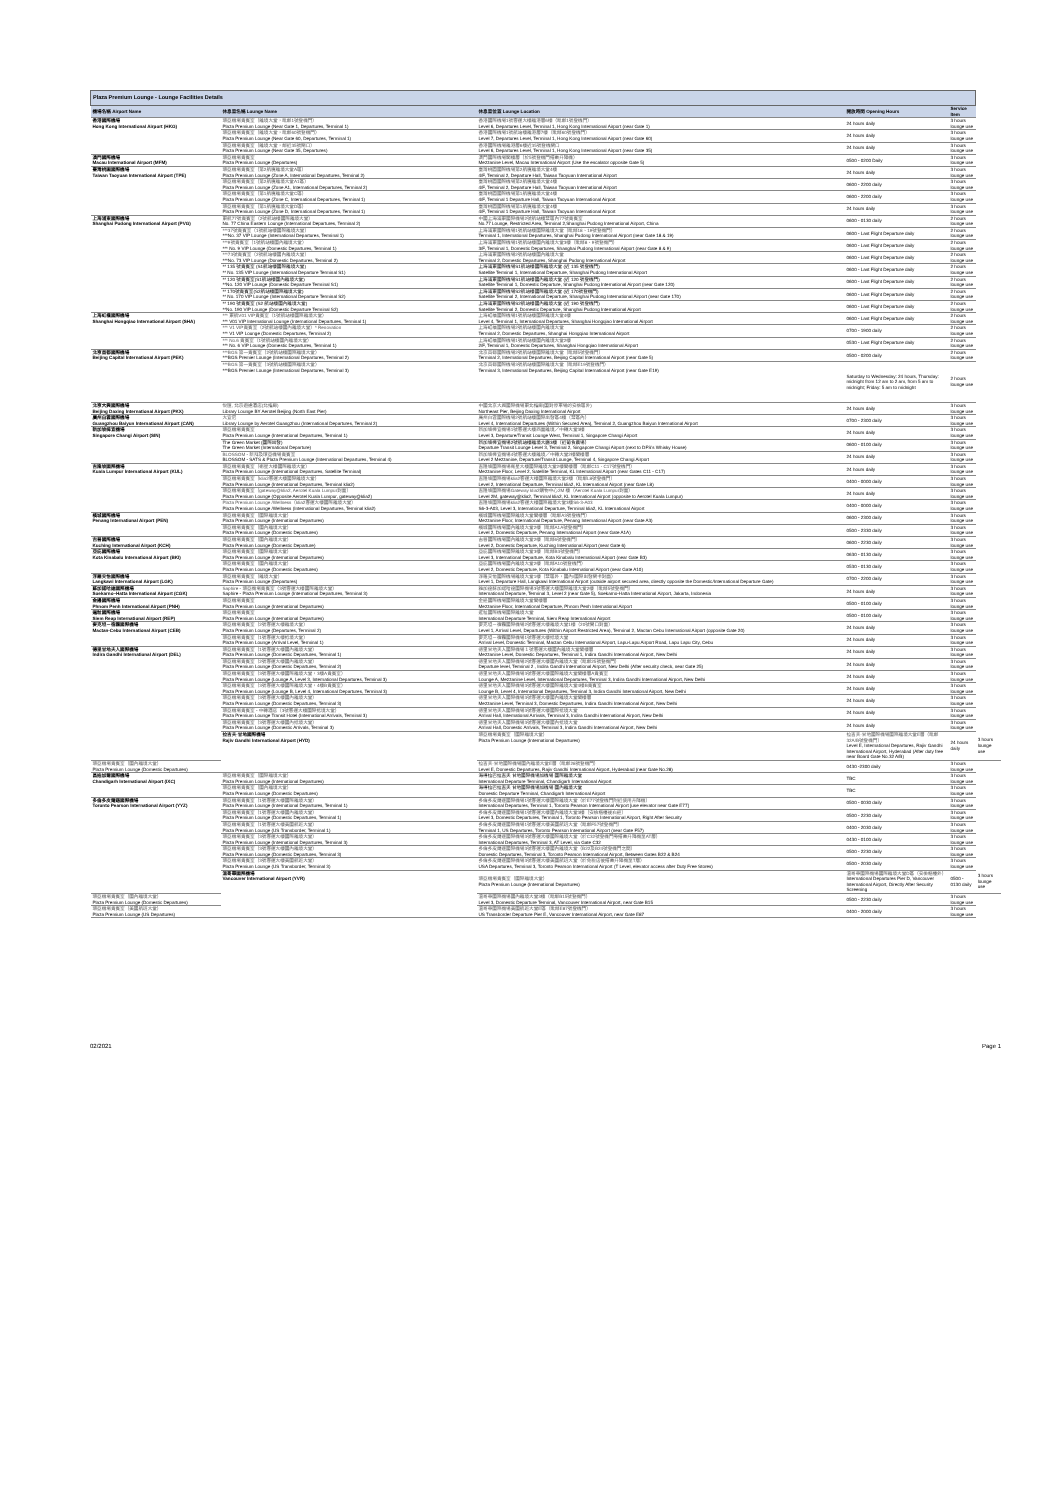| Plaza Premium Lounge - Lounge Facilities Details | | | | | |
| 機場名稱 Airport Name | 休息室名稱 Lounge Name | 休息室位置 Lounge Location | 開放時間 Opening Hours | Service Item | |
| 香港國際機場 Hong Kong International Airport (HKG) | 環亞機場貴賓室（離境大堂，毗鄰1號登機門） Plaza Premium Lounge (Near Gate 1, Departures, Terminal 1) | 香港國際機場1號客運大樓離港層6樓（毗鄰1號登機門） Level 6, Departures Level, Terminal 1, Hong Kong International Airport (near Gate 1) | 24 hours daily | 3 hours lounge use | |
| | 環亞機場貴賓室（離境大堂，毗鄰60號登機門） Plaza Premium Lounge (Near Gate 60, Departures, Terminal 1) | 香港國際機場1號航站樓離港層7樓（毗鄰60號登機門） Level 7, Departures Level, Terminal 1, Hong Kong International Airport (near Gate 60) | 24 hours daily | 3 hours lounge use | |
| | 環亞機場貴賓室（離境大堂，鄰近35號閘口） Plaza Premium Lounge (Near Gate 35, Departures) | 香港國際機場離港層6樓近35號登機閘口 Level 6, Departures Level, Terminal 1, Hong Kong International Airport (near Gate 35) | 24 hours daily | 3 hours lounge use | |
| 澳門國際機場 Macau International Airport (MFM) | 環亞機場貴賓室 Plaza Premium Lounge (Departures) | 澳門國際機場閣樓層（於5號登機門搭乘升降機） Mezzanine Level, Macau International Airport (Use the escalator opposite Gate 5) | 0500 - 0200 Daily | 3 hours lounge use | |
| 臺灣桃園國際機場 Taiwan Taoyuan International Airport (TPE) | 環亞機場貴賓室（第2航廈離境大堂A區） Plaza Premium Lounge (Zone A, International Departures, Terminal 2) | 臺灣桃園國際機場第2航廈離境大堂4樓 4/F, Terminal 2, Departure Hall, Taiwan Taoyuan International Airport | 24 hours daily | 3 hours lounge use | |
| | 環亞機場貴賓室（第2航廈離境大堂A1區） Plaza Premium Lounge (Zone A1, International Departures, Terminal 2) | 臺灣桃園國際機場第2航廈離境大堂4樓 4/F, Terminal 2, Departure Hall, Taiwan Taoyuan International Airport | 0600 - 2200 daily | 3 hours lounge use | |
| | 環亞機場貴賓室（第1航廈離境大堂C區） Plaza Premium Lounge (Zone C, International Departures, Terminal 1) | 臺灣桃園國際機場第1航廈離境大堂4樓 4/F, Terminal 1 Departure Hall, Taiwan Taoyuan International Airport | 0600 - 2200 daily | 3 hours lounge use | |
| | 環亞機場貴賓室（第1航廈離境大堂D區） Plaza Premium Lounge (Zone D, International Departures, Terminal 1) | 臺灣桃園國際機場第1航廈離境大堂4樓 4/F, Terminal 1 Departure Hall, Taiwan Taoyuan International Airport | 24 hours daily | 3 hours lounge use | |
| 上海浦東國際機場 Shanghai Pudong International Airport (PVG) | 東航77號貴賓室（2號航站樓國際離境大堂） No. 77 China Eastern Lounge (International Departures, Terminal 2) | 中國上海浦東國際機場2號航站樓禁區內77號貴賓室 No.77 Lounge, Restricted Area, Terminal 2,Shanghai Pudong International Airport, China | 0600 - 0130 daily | 2 hours lounge use | |
| | ***37號貴賓室（1號航站樓國際離境大堂） ***No. 37 VIP Lounge (International Departures, Terminal 1) | 上海浦東國際機場1號航站樓國際離境大堂（毗鄰18、19號登機門） Terminal 1, International Departures, Shanghai Pudong International Airport (near Gate 18 & 19) | 0600 - Last Flight Departure daily | 2 hours lounge use | |
| | ***9號貴賓室（1號航站樓國內離境大堂） *** No. 9 VIP Lounge (Domestic Departures, Terminal 1) | 上海浦東國際機場1號航站樓國內離境大堂3樓（毗鄰8、9號登機門） 3/F, Terminal 1, Domestic Departures, Shanghai Pudong International Airport (near Gate 8 & 9) | 0600 - Last Flight Departure daily | 2 hours lounge use | |
| | ***73號貴賓室（2號航站樓國內離境大堂） ***No. 73 VIP Lounge (Domestic Departures, Terminal 2) | 上海浦東國際機場2號航站樓國內離境大堂 Terminal 2, Domestic Departures, Shanghai Pudong International Airport | 0600 - Last Flight Departure daily | 2 hours lounge use | |
| | ** 135 號貴賓室 (S1航站樓國際離境大堂) ** No. 135 VIP Lounge (International Departure Terminal S1) | 上海浦東國際機場S1航站樓國際離境大堂 (近 135 號登機門) Satellite Terminal 1, International Departure, Shanghai Pudong International Airport | 0600 - Last Flight Departure daily | 2 hours lounge use | |
| | ** 120 號貴賓室(S1航站樓國內離境大堂) **No. 120 VIP Lounge (Domestic Departure Terminal S1) | 上海浦東國際機場S1航站樓國內離境大堂 (近 120 號登機門) Satellite Terminal 1, Domestic Departure, Shanghai Pudong International Airport (near Gate 120) | 0600 - Last Flight Departure daily | 2 hours lounge use | |
| | ** 170號貴賓室(S2航站樓國際離境大堂) ** No. 170 VIP Lounge (International Departure Terminal S2) | 上海浦東國際機場S2航站樓國際離境大堂 (近 170號登機門) Satellite Terminal 2, International Departure, Shanghai Pudong International Airport (near Gate 170) | 0600 - Last Flight Departure daily | 2 hours lounge use | |
| | ** 190 號貴賓室 (S2 航站樓國內離境大堂) **No. 190 VIP Lounge (Domestic Departure Terminal S2) | 上海浦東國際機場S2航站樓國內離境大堂 (近 190 號登機門) Satellite Terminal 2, Domestic Departure, Shanghai Pudong International Airport | 0600 - Last Flight Departure daily | 2 hours lounge use | |
| 上海虹橋國際機場 Shanghai Hongqiao International Airport (SHA) | *** 東航V01 VIP貴賓室（1號航站樓國際離境大堂） *** V01 VIP International Lounge (International Departures, Terminal 1) | 上海虹橋國際機場1號航站樓國際離境大堂4樓 Level 4, Terminal 1, International Departures, Shanghai Hongqiao International Airport | 0600 - Last Flight Departure daily | 2 hours lounge use | |
| | *** V1 VIP貴賓室（2號航站樓國內離境大堂）* Renovation *** V1 VIP Lounge (Domestic Departures, Terminal 2) | 上海虹橋國際機場2號航站樓國內離境大堂 Terminal 2, Domestic Departures, Shanghai Hongqiao International Airport | 0700 - 1900 daily | 2 hours lounge use | |
| | *** No.6 貴賓室（1號航站樓國內離境大堂） *** No. 6 VIP Lounge (Domestic Departures, Terminal 1) | 上海虹橋國際機場1號航站樓國內離境大堂2樓 2/F, Terminal 1, Domestic Departures, Shanghai Hongqiao International Airport | 0530 - Last Flight Departure daily | 2 hours lounge use | |
| 北京首都國際機場 Beijing Capital International Airport (PEK) | ***BGS 第一貴賓室（2號航站樓國際離境大堂） ***BGS Premier Lounge (International Departures, Terminal 2) | 北京首都國際機場2號航站樓國際離境大堂（毗鄰5號登機門） Terminal 2, International Departures, Beijing Capital International Airport (near Gate 5) | 0500 - 0200 daily | 2 hours lounge use | |
| | ***BGS 第一貴賓室（3號航站樓國際離境大堂） ***BGS Premier Lounge (International Departures, Terminal 3) | 北京首都國際機場3號航站樓國際離境大堂（毗鄰E19號登機門） Terminal 3, International Departures, Beijing Capital International Airport (near Gate E19) | Saturday to Wednesday: 24 hours, Thursday: midnight from 12 am to 2 am, from 5 am to midnight; Friday: 5 am to midnight | 2 hours lounge use | |
| 北京大興國際機場 Beijing Daxing International Airport (PKX) | 悅匯, 北京遊途酒店(北指廊) Library Lounge BY Aerotel Beijing (North East Pier) | 中國北京大興國際機場東北指廊(国對停車場的安檢區外) Northeast Pier, Beijing Daxing International Airport | 24 hours daily | 3 hours lounge use | |
| 廣州白雲國際機場 Guangzhou Baiyun International Airport (CAN) | 大宜尼 Library Lounge by Aerotel Guangzhou (International Departures, Terminal 2) | 廣州白雲國際機場2號航站樓國際出發區4樓（禁區內） Level 4, International Departures (Within Secured Area), Terminal 2, Guangzhou Baiyun International Airport | 0700 - 2300 daily | 3 hours lounge use | |
| 新加坡樟宜機場 Singapore Changi Airport (SIN) | 環亞機場貴賓室 Plaza Premium Lounge (International Departures, Terminal 1) | 新加坡樟宜機場1號客運大樓西面離境／中轉大堂3樓 Level 3, Departure/Transit Lounge West, Terminal 1, Singapore Changi Airport | 24 hours daily | 3 hours lounge use | |
| | The Green Market (國際出發) The Green Market (International Departure) | 新加坡樟宜機場2號航站樓離境大廳3樓（近葡食農場） Departure Transit Lounge Level 3, Terminal 2, Singapore Changi Airport (next to DFS's Whisky House) | 0600 - 0100 daily | 3 hours lounge use | |
| | BLOSSOM - 新拜及環亞機場貴賓室 BLOSSOM - SATS & Plaza Premium Lounge (International Departures, Terminal 4) | 新加坡樟宜機場4號客運大樓離境／中轉大堂2樓閣樓層 Level 2 Mezzanine, Departure/Transit Lounge, Terminal 4, Singapore Changi Airport | 24 hours daily | 3 hours lounge use | |
| 吉隆坡國際機場 Kuala Lumpur International Airport (KUL) | 環亞機場貴賓室（衛星大樓國際離境大堂） Plaza Premium Lounge (International Departures, Satellite Terminal) | 吉隆坡國際機場衛星大樓國際離境大堂2樓閣樓層（毗鄰C11 - C17號登機門） Mezzanine Floor, Level 2, Satellite Terminal, KL International Airport (near Gates C11 - C17) | 24 hours daily | 3 hours lounge use | |
| | 環亞機場貴賓室（klia2客運大樓國際離境大堂） Plaza Premium Lounge (International Departures, Terminal klia2) | 吉隆坡國際機場klia2客運大樓國際離境大堂2樓（毗鄰L8號登機門） Level 2, International Departure, Terminal klia2, KL International Airport (near Gate L8) | 0400 - 0000 daily | 3 hours lounge use | |
| | 環亞機場貴賓室（gateway@klia2, Aerotel Kuala Lumpur對面） Plaza Premium Lounge (Opposite Aerotel Kuala Lumpur, gateway@klia2) | 吉隆坡國際機場Gateway klia2購物中心2M 樓（Aerotel Kuala Lumpur對面） Level 2M, gateway@klia2, Terminal klia2, KL International Airport (opposite to Aerotel Kuala Lumpur) | 24 hours daily | 3 hours lounge use | |
| | Plaza Premium Lounge /Wellness（klia2客運大樓國際離境大堂） Plaza Premium Lounge /Wellness (International Departures, Terminal klia2) | 吉隆坡國際機場klia2客運大樓國際離境大堂3樓S6-3-A03 S6-3-A03, Level 3, International Departure, Terminal klia2, KL International Airport | 0400 - 0000 daily | 3 hours lounge use | |
| 檳城國際機場 Penang International Airport (PEN) | 環亞機場貴賓室（國際離境大堂） Plaza Premium Lounge (International Departures) | 檳城國際機場國際離境大堂閣樓層（毗鄰A3號登機門） Mezzanine Floor, International Departure, Penang International Airport (near Gate A3) | 0600 - 2300 daily | 3 hours lounge use | |
| | 環亞機場貴賓室（國內離境大堂） Plaza Premium Lounge (Domestic Departures) | 檳城國際機場國內離境大堂2樓（毗鄰A1A號登機門） Level 2, Domestic Departure, Penang International Airport (near Gate A1A) | 0500 - 2330 daily | 3 hours lounge use | |
| 古晉國際機場 Kuching International Airport (KCH) | 環亞機場貴賓室（國內離境大堂） Plaza Premium Lounge (Domestic Departure) | 古晉國際機場國內離境大堂2樓（毗鄰6號登機門） Level 2, Domestic Departure, Kuching International Airport (near Gate 6) | 0600 - 2230 daily | 3 hours lounge use | |
| 亞庇國際機場 Kota Kinabalu International Airport (BKI) | 環亞機場貴賓室（國際離境大堂） Plaza Premium Lounge (International Departures) | 亞庇國際機場國際離境大堂3樓（毗鄰B3號登機門） Level 3, International Departure, Kota Kinabalu International Airport (near Gate B3) | 0630 - 0130 daily | 3 hours lounge use | |
| | 環亞機場貴賓室（國內離境大堂） Plaza Premium Lounge (Domestic Departures) | 亞庇國際機場國內離境大堂2樓（毗鄰A10號登機門） Level 2, Domestic Departure, Kota Kinabalu International Airport (near Gate A10) | 0530 - 0130 daily | 3 hours lounge use | |
| 浮羅交怡國際機場 Langkawi International Airport (LGK) | 環亞機場貴賓室（離境大堂） Plaza Premium Lounge (Departures) | 浮羅交怡國際機場離境大堂1樓（禁區外，國內/國際出發閘卡對面） Level 1, Departure Hall, Langkawi International Airport (outside airport secured area, directly opposite the Domestic/International Departure Gate) | 0700 - 2200 daily | 3 hours lounge use | |
| 蘇加諾哈達國際機場 Soekarno–Hatta International Airport (CGK) | Saphire - 環亞機場貴賓室（3號客運大樓國際離境大堂） Saphire - Plaza Premium Lounge (International Departures, Terminal 3) | 雅加達蘇加諾哈達國際機場3號客運大樓國際離境大堂2樓（毗鄰5號登機門） International Departure, Terminal 3, Level 2 (near Gate 5), Soekarno-Hatta International Airport, Jakarta, Indonesia | 24 hours daily | 3 hours lounge use | |
| 金邊國際機場 Phnom Penh International Airport (PNH) | 環亞機場貴賓室 Plaza Premium Lounge (International Departures) | 金邊國際機場國際離境大堂閣樓層 Mezzanine Floor, International Departure, Phnom Penh International Airport | 0500 - 0100 daily | 3 hours lounge use | |
| 暹粒國際機場 Siem Reap International Airport (REP) | 環亞機場貴賓室 Plaza Premium Lounge (International Departures) | 暹粒國際機場國際離境大堂 International Departure Terminal, Siem Reap International Airport | 0500 - 0100 daily | 3 hours lounge use | |
| 麥克坦－宿霧國際機場 Mactan-Cebu International Airport (CEB) | 環亞機場貴賓室（2號客運大樓離境大堂） Plaza Premium Lounge (Departures, Terminal 2) | 麥克坦－宿霧國際機場2號客運大樓離境大堂1樓（20號閘口對面） Level 1, Arrival Level, Departures (Within Airport Restricted Area), Terminal 2, Mactan Cebu International Airport (opposite Gate 20) | 24 hours daily | 3 hours lounge use | |
| | 環亞機場貴賓室（1號客運大樓抵境大堂） Plaza Premium Lounge (Arrival Level, Terminal 1) | 麥克坦－宿霧國際機場1號客運大樓抵境大堂 Arrival Level, Domestic Terminal, Mactan Cebu International Airport, Lapu-Lapu Airport Road, Lapu Lapu City, Cebu | 24 hours daily | 3 hours lounge use | |
| 德里甘地夫人國際機場 Indira Gandhi International Airport (DEL) | 環亞機場貴賓室（1號客運大樓國內離境大堂） Plaza Premium Lounge (Domestic Departures, Terminal 1) | 德里甘地夫人國際機場１號客運大樓國內離境大堂閣樓層 Mezzanine Level, Domestic Departures, Terminal 1, Indira Gandhi International Airport, New Delhi | 24 hours daily | 3 hours lounge use | |
| | 環亞機場貴賓室（2號客運大樓國內離境大堂） Plaza Premium Lounge (Domestic Departures, Terminal 2) | 德里甘地夫人國際機場2號客運大樓國內離境大堂（毗鄰25號登機門） Departure level, Terminal 2 , Indira Gandhi International Airport, New Delhi (After security check, near Gate 25) | 24 hours daily | 3 hours lounge use | |
| | 環亞機場貴賓室（3號客運大樓國際離境大堂，3樓A貴賓室） Plaza Premium Lounge (Lounge A, Level 3, International Departures, Terminal 3) | 德里甘地夫人國際機場3號客運大樓國際離境大堂閣樓層A貴賓室 Lounge A, Mezzanine Level, International Departures, Terminal 3, Indira Gandhi International Airport, New Delhi | 24 hours daily | 3 hours lounge use | |
| | 環亞機場貴賓室（3號客運大樓國際離境大堂，4樓B貴賓室） Plaza Premium Lounge (Lounge B, Level 4, International Departures, Terminal 3) | 德里甘地夫人國際機場3號客運大樓國際離境大堂4樓B貴賓室 Lounge B, Level 4, International Departures, Terminal 3, Indira Gandhi International Airport, New Delhi | 24 hours daily | 3 hours lounge use | |
| | 環亞機場貴賓室（3號客運大樓國內離境大堂） Plaza Premium Lounge (Domestic Departures, Terminal 3) | 德里甘地夫人國際機場3號客運大樓國內離境大堂閣樓層 Mezzanine Level, Terminal 3, Domestic Departures, Indira Gandhi International Airport, New Delhi | 24 hours daily | 3 hours lounge use | |
| | 環亞機場貴賓室 - 中轉酒店（3號客運大樓國際抵境大堂） Plaza Premium Lounge Transit Hotel (International Arrivals, Terminal 3) | 德里甘地夫人國際機場3號客運大樓國際抵境大堂 Arrival Hall, International Arrivals, Terminal 3, Indira Gandhi International Airport, New Delhi | 24 hours daily | 3 hours lounge use | |
| | 環亞機場貴賓室（3號客運大樓國內抵境大堂） Plaza Premium Lounge (Domestic Arrivals, Terminal 3) | 德里甘地夫人國際機場3號客運大樓國內抵境大堂 Arrival Hall, Domestic Arrivals, Terminal 3, Indira Gandhi International Airport, New Delhi | 24 hours daily | 3 hours lounge use | |
| | 拉吉夫·甘地國際機場 Rajiv Gandhi International Airport (HYD) | 環亞機場貴賓室（國際離境大堂） Plaza Premium Lounge (International Departures) | 拉吉夫·甘地國際機場國際離境大堂E層（毗鄰32A/B號登機門） Level E, International Departures, Rajiv Gandhi International Airport, Hyderabad (After duty free near Board Gate No.32 A/B) | 24 hours daily | 3 hours lounge use |
| 環亞機場貴賓室（國內離境大堂） Plaza Premium Lounge (Domestic Departures) | | 拉吉夫·甘地國際機場國內離境大堂E層（毗鄰28號登機門） Level E, Domestic Departures, Rajiv Gandhi International Airport, Hyderabad (near Gate No.28) | 0430 -2300 daily | 3 hours lounge use | |
| 昌迪加爾國際機場 Chandigarh International Airport (IXC) | 環亞機場貴賓室（國際離境大堂） Plaza Premium Lounge (International Departures) | 海得拉巴拉吉夫 甘地國際機場加機場 國際離境大堂 International Departure Terminal, Chandigarh International Airport | TBC | 3 hours lounge use | |
| | 環亞機場貴賓室（國內離境大堂） Plaza Premium Lounge (Domestic Departures) | 海得拉巴拉吉夫 甘地國際機場加機場 國內離境大堂 Domestic Departure Terminal, Chandigarh International Airport | TBC | 3 hours lounge use | |
| 多倫多皮爾遜國際機場 Toronto Pearson International Airport (YYZ) | 環亞機場貴賓室（1號客運大樓國際離境大堂） Plaza Premium Lounge (International Departures, Terminal 1) | 多倫多皮爾遜國際機場1號客運大樓國際離境大堂（於E77號登機門附近使用升降機） International Departures, Terminal 1, Toronto Pearson International Airport [use elevator near Gate E77] | 0500 - 0030 daily | 3 hours lounge use | |
| | 環亞機場貴賓室（1號客運大樓國內離境大堂） Plaza Premium Lounge (Domestic Departures, Terminal 1) | 多倫多皮爾遜國際機場1號客運大樓國內離境大堂3樓（安檢櫃檯後右邊） Level 3, Domestic Departures, Terminal 1, Toronto Pearson International Airport, Right After Security | 0500 - 2230 daily | 3 hours lounge use | |
| | 環亞機場貴賓室（1號客運大樓美國航班大堂） Plaza Premium Lounge (US Transborder, Terminal 1) | 多倫多皮爾遜國際機場1號客運大樓美國航班大堂（毗鄰F57號登機門） Terminal 1, US Departures, Toronto Pearson International Airport (near Gate F57) | 0400 - 2030 daily | 3 hours lounge use | |
| | 環亞機場貴賓室（3號客運大樓國際離境大堂） Plaza Premium Lounge (International Departures, Terminal 3) | 多倫多皮爾遜國際機場3號客運大樓國際離境大堂（於C32號登機門旁搭乘升降機至AT層） International Departures, Terminal 3, AT Level, via Gate C32 | 0430 - 0100 daily | 3 hours lounge use | |
| | 環亞機場貴賓室（3號客運大樓國內離境大堂） Plaza Premium Lounge (Domestic Departures, Terminal 3) | 多倫多皮爾遜國際機場3號客運大樓國內離境大堂（B22及B24號登機門之間） Domestic Departures, Terminal 3, Toronto Pearson International Airport, Between Gates B22 & B24 | 0500 - 2230 daily | 3 hours lounge use | |
| | 環亞機場貴賓室（3號客運大樓美國航班大堂） Plaza Premium Lounge (US Transborder, Terminal 3) | 多倫多皮爾遜國際機場3號客運大樓美國航班大堂（於免稅店後搭乘升降機至T層） USA Departures, Terminal 3, Toronto Pearson International Airport (T Level, elevator access after Duty Free Stores) | 0500 - 2030 daily | 3 hours lounge use | |
| | 溫哥華國際機場 Vancouver International Airport (YVR) | 環亞機場貴賓室（國際離境大堂） Plaza Premium Lounge (International Departures) | 溫哥華國際機場國際離境大堂D區（安檢櫃檯外） International Departures Pier D, Vancouver International Airport, Directly After Security Screening | 0500 - 0130 daily | 3 hours lounge use |
| 環亞機場貴賓室（國內離境大堂） Plaza Premium Lounge (Domestic Departures) | | 溫哥華國際機場國內離境大堂3樓（毗鄰B15號登機門） Level 3, Domestic Departure Terminal, Vancouver International Airport, near Gate B15 | 0500 - 2230 daily | 3 hours lounge use | |
| 環亞機場貴賓室（美國航班大堂） Plaza Premium Lounge (US Departures) | | 溫哥華國際機場美國航班大堂E區（毗鄰E87號登機門） US Transborder Departure Pier E, Vancouver International Airport, near Gate E87 | 0400 - 2000 daily | 3 hours lounge use | |
02/2021 Page 1